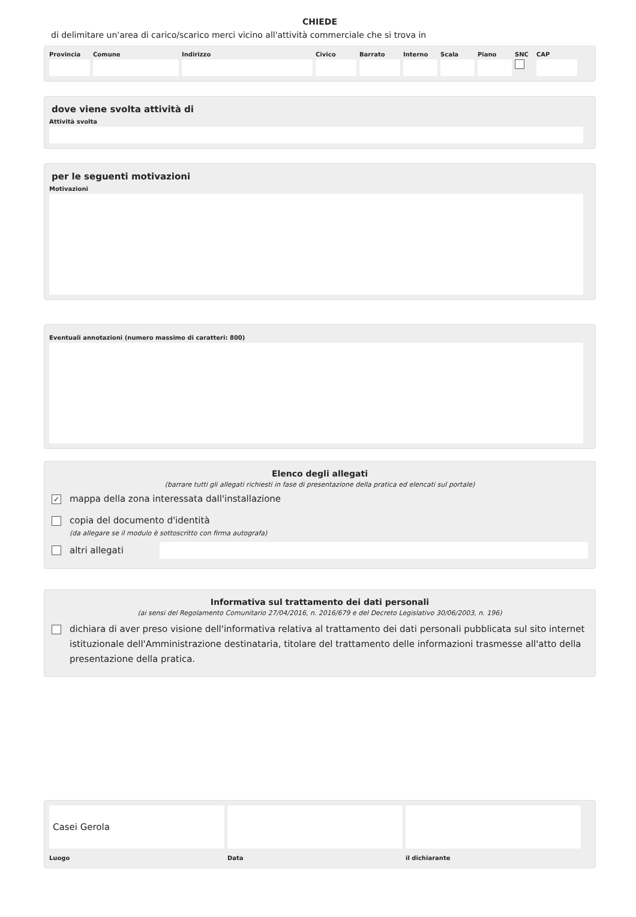CHIEDE
di delimitare un'area di carico/scarico merci vicino all'attività commerciale che si trova in
Provincia
Comune Indirizzo Civico Barrato Interno
Scala Piano SNC CAP
dove viene svolta attività di
Attività svolta
per le seguenti motivazioni
Motivazioni
Eventuali annotazioni (numero massimo di caratteri: 800)
Elenco degli allegati
(barrare tutti gli allegati richiesti in fase di presentazione della pratica ed elencati sul portale)
✓ mappa della zona interessata dall'installazione
copia del documento d'identità
(da allegare se il modulo è sottoscritto con firma autografa)
altri allegati
Informativa sul trattamento dei dati personali
(ai sensi del Regolamento Comunitario 27/04/2016, n. 2016/679 e del Decreto Legislativo 30/06/2003, n. 196)
dichiara di aver preso visione dell'informativa relativa al trattamento dei dati personali pubblicata sul sito internet istituzionale dell'Amministrazione destinataria, titolare del trattamento delle informazioni trasmesse all'atto della presentazione della pratica.
Casei Gerola
Luogo
Data il dichiarante